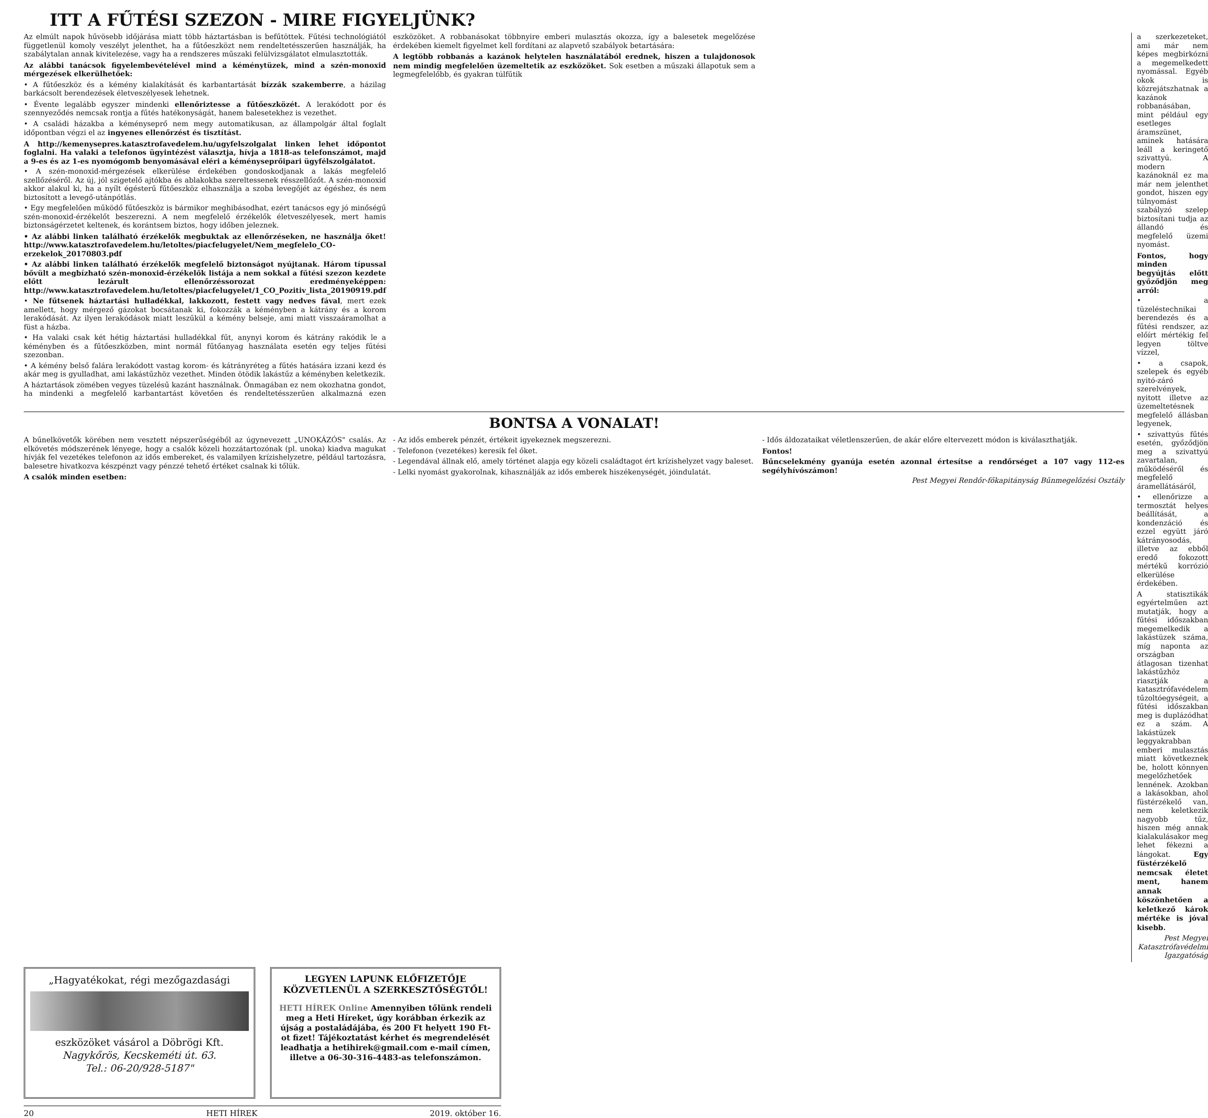ITT A FŰTÉSI SZEZON - MIRE FIGYELJÜNK?
Az elmúlt napok hűvösebb időjárása miatt több háztartásban is befűtöttek. Fűtési technológiától függetlenül komoly veszélyt jelenthet, ha a fűtőeszközt nem rendeltetésszerűen használják, ha szabálytalan annak kivitelezése, vagy ha a rendszeres műszaki felülvizsgálatot elmulasztották.
Az alábbi tanácsok figyelembevételével mind a kéménytüzek, mind a szén-monoxid mérgezések elkerülhetőek:
• A fűtőeszköz és a kémény kialakítását és karbantartását bízzák szakemberre, a házilag barkácsolt berendezések életveszélyesek lehetnek.
• Évente legalább egyszer mindenki ellenőriztesse a fűtőeszközét. A lerakódott por és szennyeződés nemcsak rontja a fűtés hatékonyságát, hanem balesetekhez is vezethet.
• A családi házakba a kéményseprő nem megy automatikusan, az állampolgár által foglalt időpontban végzi el az ingyenes ellenőrzést és tisztítást.
A http://kemenysepres.katasztrofavedelem.hu/ugyfelszolgalat linken lehet időpontot foglalni. Ha valaki a telefonos ügyintézést választja, hívja a 1818-as telefonszámot, majd a 9-es és az 1-es nyomógomb benyomásával eléri a kéményseprőipari ügyfélszolgálatot.
• A szén-monoxid-mérgezések elkerülése érdekében gondoskodjanak a lakás megfelelő szellőzéséről. Az új, jól szigetelő ajtókba és ablakokba szereltessenek résszellőzőt. A szén-monoxid akkor alakul ki, ha a nyílt égésterű fűtőeszköz elhasználja a szoba levegőjét az égéshez, és nem biztosított a levegő-utánpótlás.
• Egy megfelelően működő fűtőeszköz is bármikor meghibásodhat, ezért tanácsos egy jó minőségű szén-monoxid-érzékelőt beszerezni. A nem megfelelő érzékelők életveszélyesek, mert hamis biztonságérzetet keltenek, és korántsem biztos, hogy időben jeleznek.
• Az alábbi linken található érzékelők megbuktak az ellenőrzéseken, ne használja őket! http://www.katasztrofavedelem.hu/letoltes/piacfelugyelet/Nem_megfelelo_CO-erzekelok_20170803.pdf
• Az alábbi linken található érzékelők megfelelő biztonságot nyújtanak. Három típussal bővült a megbízható szén-monoxid-érzékelők listája a nem sokkal a fűtési szezon kezdete előtt lezárult ellenőrzéssorozat eredményeképpen: http://www.katasztrofavedelem.hu/letoltes/piacfelugyelet/1_CO_Pozitiv_lista_20190919.pdf
• Ne fűtsenek háztartási hulladékkal, lakkozott, festett vagy nedves fával, mert ezek amellett, hogy mérgező gázokat bocsátanak ki, fokozzák a kéményben a kátrány és a korom lerakódását. Az ilyen lerakódások miatt leszűkül a kémény belseje, ami miatt visszaáramolhat a füst a házba.
• Ha valaki csak két hétig háztartási hulladékkal fűt, anynyi korom és kátrány rakódik le a kéményben és a fűtőeszközben, mint normál fűtőanyag használata esetén egy teljes fűtési szezonban.
• A kémény belső falára lerakódott vastag korom- és kátrányréteg a fűtés hatására izzani kezd és akár meg is gyulladhat, ami lakástűzhöz vezethet. Minden ötödik lakástűz a kéményben keletkezik.
A háztartások zömében vegyes tüzelésű kazánt használnak. Önmagában ez nem okozhatna gondot, ha mindenki a megfelelő karbantartást követően és rendeltetésszerűen alkalmazná ezen eszközöket. A robbanásokat többnyire emberi mulasztás okozza, így a balesetek megelőzése érdekében kiemelt figyelmet kell fordítani az alapvető szabályok betartására:
A legtöbb robbanás a kazánok helytelen használatából erednek, hiszen a tulajdonosok nem mindig megfelelően üzemeltetik az eszközöket. Sok esetben a műszaki állapotuk sem a legmegfelelőbb, és gyakran túlfűtik
BONTSA A VONALAT!
A bűnelkövetők körében nem vesztett népszerűségéből az úgynevezett „UNOKÁZÓS" csalás. Az elkövetés módszerének lényege, hogy a csalók közeli hozzátartozónak (pl. unoka) kiadva magukat hívják fel vezetékes telefonon az idős embereket, és valamilyen krízishelyzetre, például tartozásra, balesetre hivatkozva készpénzt vagy pénzzé tehető értéket csalnak ki tőlük.
A csalók minden esetben:
- Az idős emberek pénzét, értékeit igyekeznek megszerezni.
- Telefonon (vezetékes) keresik fel őket.
- Legendával állnak elő, amely történet alapja egy közeli családtagot ért krízishelyzet vagy baleset.
- Lelki nyomást gyakorolnak, kihasználják az idős emberek hiszékenységét, jóindulatát.
- Idős áldozataikat véletlenszerűen, de akár előre eltervezett módon is kiválaszthatják.
Fontos!
Bűncselekmény gyanúja esetén azonnal értesítse a rendőrséget a 107 vagy 112-es segélyhívószámon!
Pest Megyei Rendőr-főkapitányság Bűnmegelőzési Osztály
a szerkezeteket, ami már nem képes megbirkózni a megemelkedett nyomással. Egyéb okok is közrejátszhatnak a kazánok robbanásában, mint például egy esetleges áramszünet, aminek hatására leáll a keringető szivattyú. A modern kazánoknál ez ma már nem jelenthet gondot, hiszen egy túlnyomást szabályzó szelep biztosítani tudja az állandó és megfelelő üzemi nyomást.
Fontos, hogy minden begyújtás előtt győződjön meg arról:
• a tüzeléstechnikai berendezés és a fűtési rendszer, az előírt mértékig fel legyen töltve vízzel,
• a csapok, szelepek és egyéb nyitó-záró szerelvények, nyitott illetve az üzemeltetésnek megfelelő állásban legyenek,
• szivattyús fűtés esetén, győződjön meg a szivattyú zavartalan, működéséről és megfelelő áramellátásáról,
• ellenőrizze a termosztát helyes beállítását, a kondenzáció és ezzel együtt járó kátrányosodás, illetve az ebből eredő fokozott mértékű korrózió elkerülése érdekében.
A statisztikák egyértelműen azt mutatják, hogy a fűtési időszakban megemelkedik a lakástüzek száma, míg naponta az országban átlagosan tizenhat lakástűzhöz riasztják a katasztrófavédelem tűzoltóegységeit, a fűtési időszakban meg is duplázódhat ez a szám. A lakástüzek leggyakrabban emberi mulasztás miatt következnek be, holott könnyen megelőzhetőek lennének. Azokban a lakásokban, ahol füstérzékelő van, nem keletkezik nagyobb tűz, hiszen még annak kialakulásakor meg lehet fékezni a lángokat. Egy füstérzékelő nemcsak életet ment, hanem annak köszönhetően a keletkező károk mértéke is jóval kisebb.
Pest Megyei Katasztrófavédelmi Igazgatóság
„Hagyatékokat, régi mezőgazdasági
eszközöket vásárol a Döbrögi Kft.
Nagykőrös, Kecskeméti út. 63.
Tel.: 06-20/928-5187"
LEGYEN LAPUNK ELŐFIZETŐJE
KÖZVETLENÜL A SZERKESZTŐSÉGTŐL!
HETI HÍREK Online Amennyiben tőlünk rendeli meg a Heti Híreket, úgy korábban érkezik az újság a postaládájába, és 200 Ft helyett 190 Ft-ot fizet! Tájékoztatást kérhet és megrendelését leadhatja a hetihirek@gmail.com e-mail címen, illetve a 06-30-316-4483-as telefonszámon.
20 HETI HÍREK 2019. október 16.